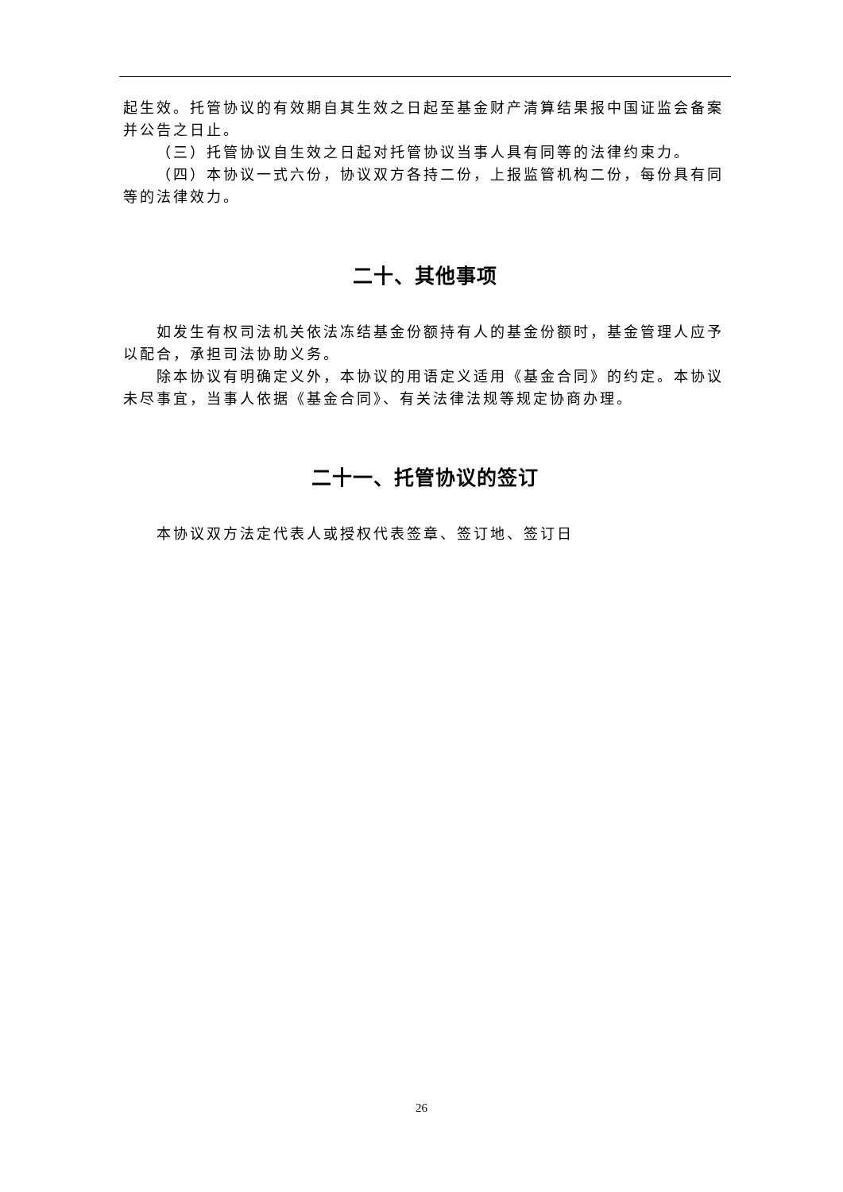起生效。托管协议的有效期自其生效之日起至基金财产清算结果报中国证监会备案并公告之日止。
（三）托管协议自生效之日起对托管协议当事人具有同等的法律约束力。
（四）本协议一式六份，协议双方各持二份，上报监管机构二份，每份具有同等的法律效力。
二十、其他事项
如发生有权司法机关依法冻结基金份额持有人的基金份额时，基金管理人应予以配合，承担司法协助义务。
除本协议有明确定义外，本协议的用语定义适用《基金合同》的约定。本协议未尽事宜，当事人依据《基金合同》、有关法律法规等规定协商办理。
二十一、托管协议的签订
本协议双方法定代表人或授权代表签章、签订地、签订日
26